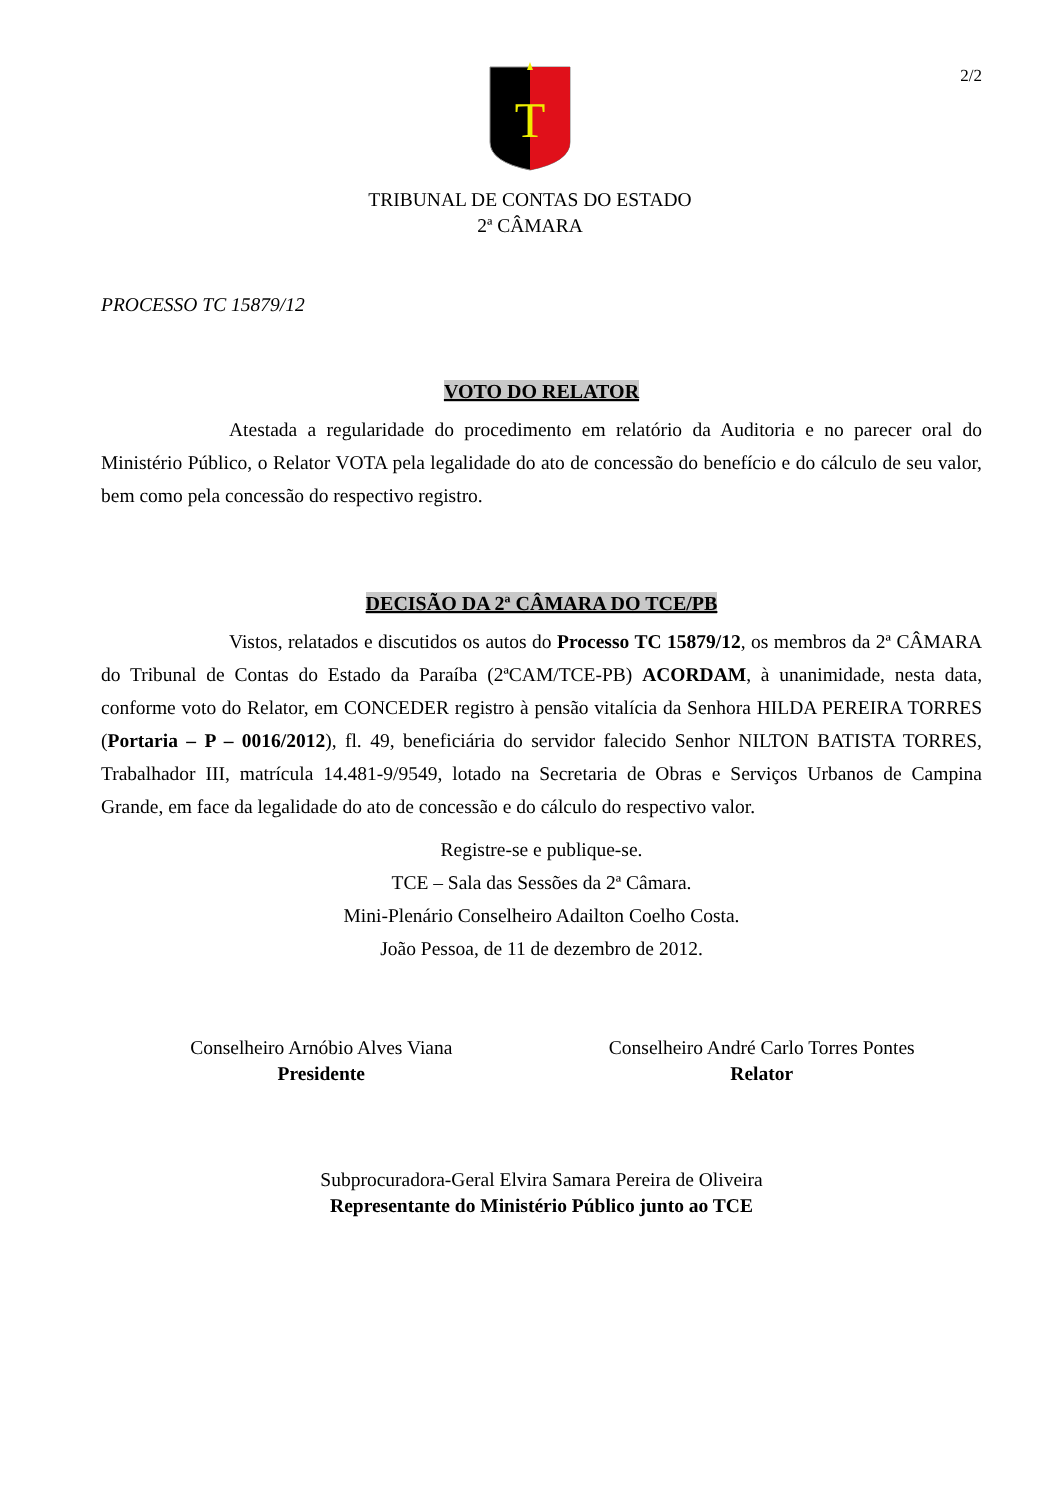2/2
T
TRIBUNAL DE CONTAS DO ESTADO
2ª CÂMARA
PROCESSO TC 15879/12
VOTO DO RELATOR
Atestada a regularidade do procedimento em relatório da Auditoria e no parecer oral do Ministério Público, o Relator VOTA pela legalidade do ato de concessão do benefício e do cálculo de seu valor, bem como pela concessão do respectivo registro.
DECISÃO DA 2ª CÂMARA DO TCE/PB
Vistos, relatados e discutidos os autos do Processo TC 15879/12, os membros da 2ª CÂMARA do Tribunal de Contas do Estado da Paraíba (2ªCAM/TCE-PB) ACORDAM, à unanimidade, nesta data, conforme voto do Relator, em CONCEDER registro à pensão vitalícia da Senhora HILDA PEREIRA TORRES (Portaria – P – 0016/2012), fl. 49, beneficiária do servidor falecido Senhor NILTON BATISTA TORRES, Trabalhador III, matrícula 14.481-9/9549, lotado na Secretaria de Obras e Serviços Urbanos de Campina Grande, em face da legalidade do ato de concessão e do cálculo do respectivo valor.
Registre-se e publique-se.
TCE – Sala das Sessões da 2ª Câmara.
Mini-Plenário Conselheiro Adailton Coelho Costa.
João Pessoa, de 11 de dezembro de 2012.
Conselheiro Arnóbio Alves Viana
Presidente
Conselheiro André Carlo Torres Pontes
Relator
Subprocuradora-Geral Elvira Samara Pereira de Oliveira
Representante do Ministério Público junto ao TCE